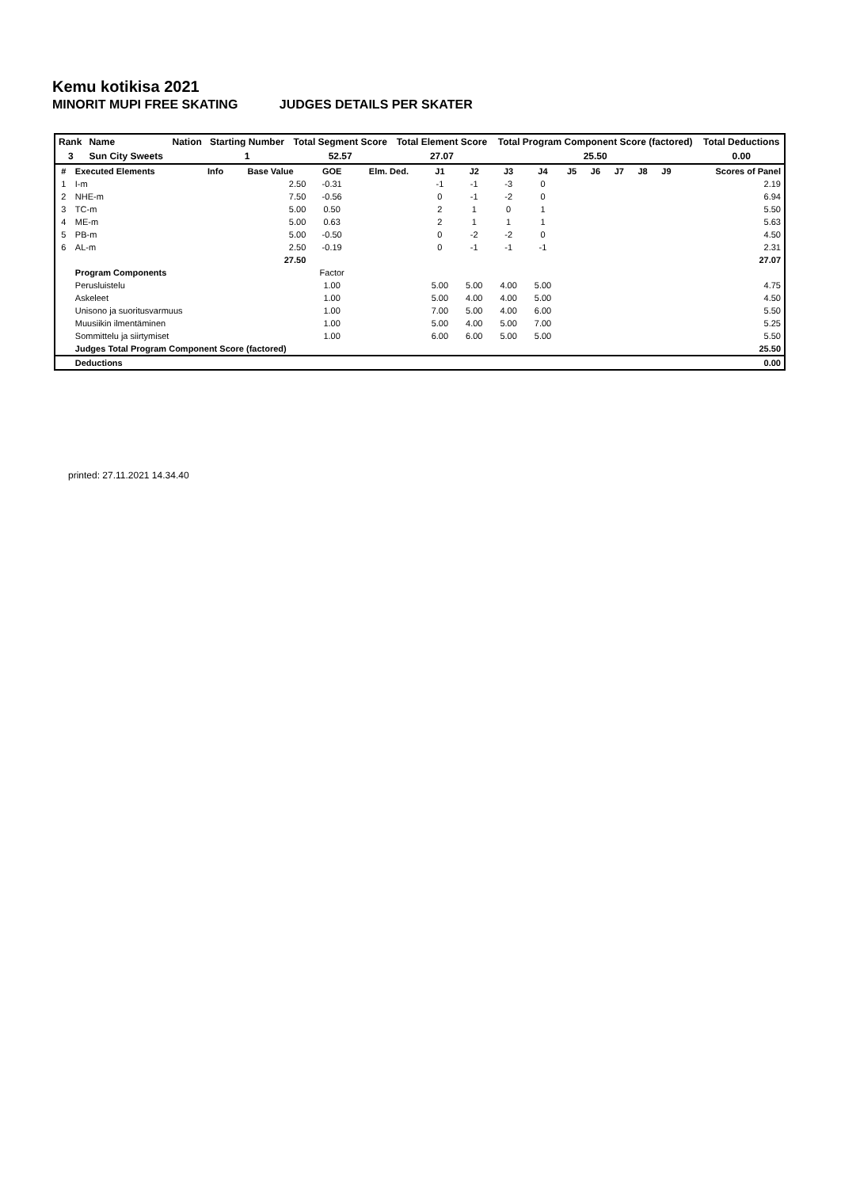Kemu kotikisa 2021
MINORIT MUPI FREE SKATING JUDGES DETAILS PER SKATER
| Rank | Name | Nation | Starting Number | Total Segment Score | Total Element Score | Total Program Component Score (factored) | Total Deductions |
| 3 | Sun City Sweets | | 1 | 52.57 | 27.07 | 25.50 | 0.00 |
| # | Executed Elements | Info | Base Value | GOE | Elm. Ded. | J1 | J2 | J3 | J4 | J5 | J6 | J7 | J8 | J9 | Scores of Panel |
| --- | --- | --- | --- | --- | --- | --- | --- | --- | --- | --- | --- | --- | --- | --- | --- |
| 1 | I-m | | 2.50 | -0.31 | | -1 | -1 | -3 | 0 | | | | | | 2.19 |
| 2 | NHE-m | | 7.50 | -0.56 | | 0 | -1 | -2 | 0 | | | | | | 6.94 |
| 3 | TC-m | | 5.00 | 0.50 | | 2 | 1 | 0 | 1 | | | | | | 5.50 |
| 4 | ME-m | | 5.00 | 0.63 | | 2 | 1 | 1 | 1 | | | | | | 5.63 |
| 5 | PB-m | | 5.00 | -0.50 | | 0 | -2 | -2 | 0 | | | | | | 4.50 |
| 6 | AL-m | | 2.50 | -0.19 | | 0 | -1 | -1 | -1 | | | | | | 2.31 |
| | | | 27.50 | | | | | | | | | | | | 27.07 |
| | Program Components | | | Factor | | | | | | | | | | | |
| | Perusluistelu | | | 1.00 | | 5.00 | 5.00 | 4.00 | 5.00 | | | | | | 4.75 |
| | Askeleet | | | 1.00 | | 5.00 | 4.00 | 4.00 | 5.00 | | | | | | 4.50 |
| | Unisono ja suoritusvarmuus | | | 1.00 | | 7.00 | 5.00 | 4.00 | 6.00 | | | | | | 5.50 |
| | Muusiikin ilmentäminen | | | 1.00 | | 5.00 | 4.00 | 5.00 | 7.00 | | | | | | 5.25 |
| | Sommittelu ja siirtymiset | | | 1.00 | | 6.00 | 6.00 | 5.00 | 5.00 | | | | | | 5.50 |
| | Judges Total Program Component Score (factored) | | | | | | | | | | | | | | 25.50 |
| | Deductions | | | | | | | | | | | | | | 0.00 |
printed: 27.11.2021 14.34.40